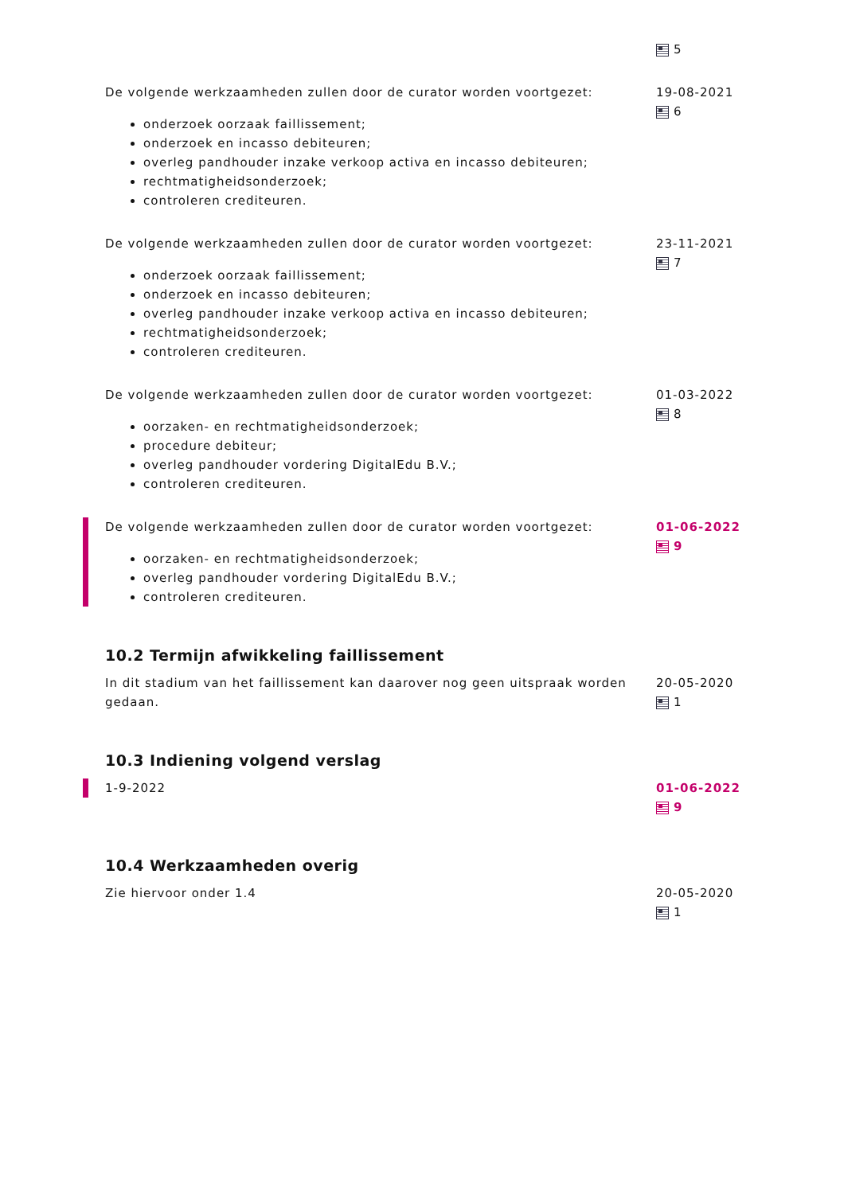5
De volgende werkzaamheden zullen door de curator worden voortgezet:
onderzoek oorzaak faillissement;
onderzoek en incasso debiteuren;
overleg pandhouder inzake verkoop activa en incasso debiteuren;
rechtmatigheidsonderzoek;
controleren crediteuren.
19-08-2021
6
De volgende werkzaamheden zullen door de curator worden voortgezet:
onderzoek oorzaak faillissement;
onderzoek en incasso debiteuren;
overleg pandhouder inzake verkoop activa en incasso debiteuren;
rechtmatigheidsonderzoek;
controleren crediteuren.
23-11-2021
7
De volgende werkzaamheden zullen door de curator worden voortgezet:
oorzaken- en rechtmatigheidsonderzoek;
procedure debiteur;
overleg pandhouder vordering DigitalEdu B.V.;
controleren crediteuren.
01-03-2022
8
De volgende werkzaamheden zullen door de curator worden voortgezet:
oorzaken- en rechtmatigheidsonderzoek;
overleg pandhouder vordering DigitalEdu B.V.;
controleren crediteuren.
01-06-2022
9
10.2 Termijn afwikkeling faillissement
In dit stadium van het faillissement kan daarover nog geen uitspraak worden gedaan.
20-05-2020
1
10.3 Indiening volgend verslag
1-9-2022 01-06-2022
9
10.4 Werkzaamheden overig
Zie hiervoor onder 1.4 20-05-2020
1